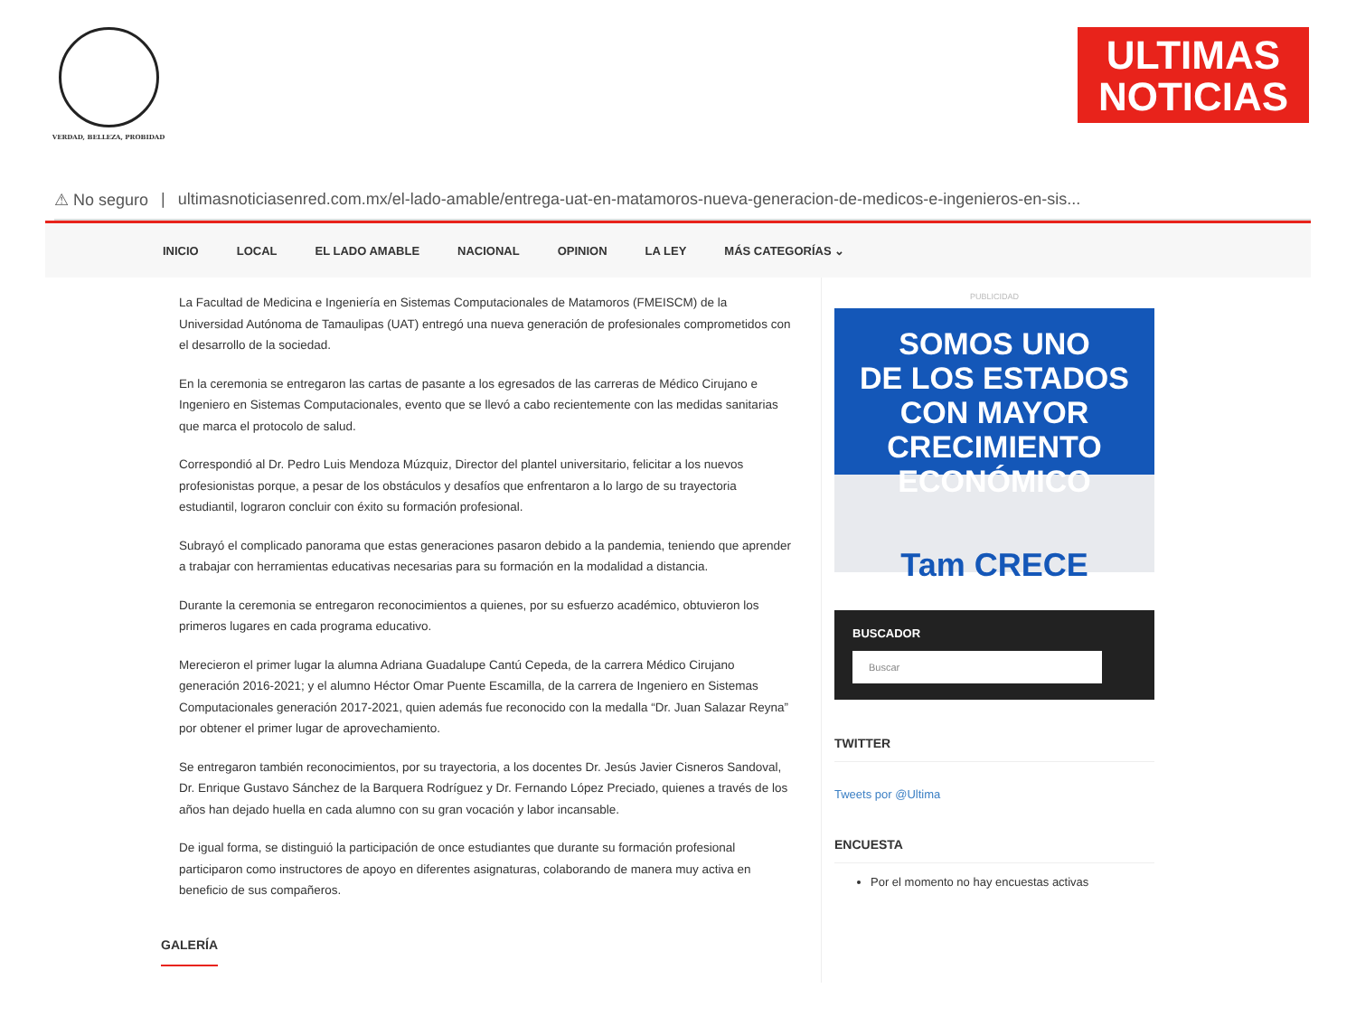VERDAD, BELLEZA, PROBIDAD
ULTIMAS
NOTICIAS
⚠ No seguro | ultimasnoticiasenred.com.mx/el-lado-amable/entrega-uat-en-matamoros-nueva-generacion-de-medicos-e-ingenieros-en-sis...
INICIO LOCAL EL LADO AMABLE NACIONAL OPINION LA LEY MÁS CATEGORÍAS ⌄
La Facultad de Medicina e Ingeniería en Sistemas Computacionales de Matamoros (FMEISCM) de la Universidad Autónoma de Tamaulipas (UAT) entregó una nueva generación de profesionales comprometidos con el desarrollo de la sociedad.
En la ceremonia se entregaron las cartas de pasante a los egresados de las carreras de Médico Cirujano e Ingeniero en Sistemas Computacionales, evento que se llevó a cabo recientemente con las medidas sanitarias que marca el protocolo de salud.
Correspondió al Dr. Pedro Luis Mendoza Múzquiz, Director del plantel universitario, felicitar a los nuevos profesionistas porque, a pesar de los obstáculos y desafíos que enfrentaron a lo largo de su trayectoria estudiantil, lograron concluir con éxito su formación profesional.
Subrayó el complicado panorama que estas generaciones pasaron debido a la pandemia, teniendo que aprender a trabajar con herramientas educativas necesarias para su formación en la modalidad a distancia.
Durante la ceremonia se entregaron reconocimientos a quienes, por su esfuerzo académico, obtuvieron los primeros lugares en cada programa educativo.
Merecieron el primer lugar la alumna Adriana Guadalupe Cantú Cepeda, de la carrera Médico Cirujano generación 2016-2021; y el alumno Héctor Omar Puente Escamilla, de la carrera de Ingeniero en Sistemas Computacionales generación 2017-2021, quien además fue reconocido con la medalla “Dr. Juan Salazar Reyna” por obtener el primer lugar de aprovechamiento.
Se entregaron también reconocimientos, por su trayectoria, a los docentes Dr. Jesús Javier Cisneros Sandoval, Dr. Enrique Gustavo Sánchez de la Barquera Rodríguez y Dr. Fernando López Preciado, quienes a través de los años han dejado huella en cada alumno con su gran vocación y labor incansable.
De igual forma, se distinguió la participación de once estudiantes que durante su formación profesional participaron como instructores de apoyo en diferentes asignaturas, colaborando de manera muy activa en beneficio de sus compañeros.
GALERÍA
PUBLICIDAD
SOMOS UNO
DE LOS ESTADOS
CON MAYOR CRECIMIENTO
ECONÓMICO
Tam CRECE
BUSCADOR
Buscar
TWITTER
Tweets por @Ultima
ENCUESTA
Por el momento no hay encuestas activas